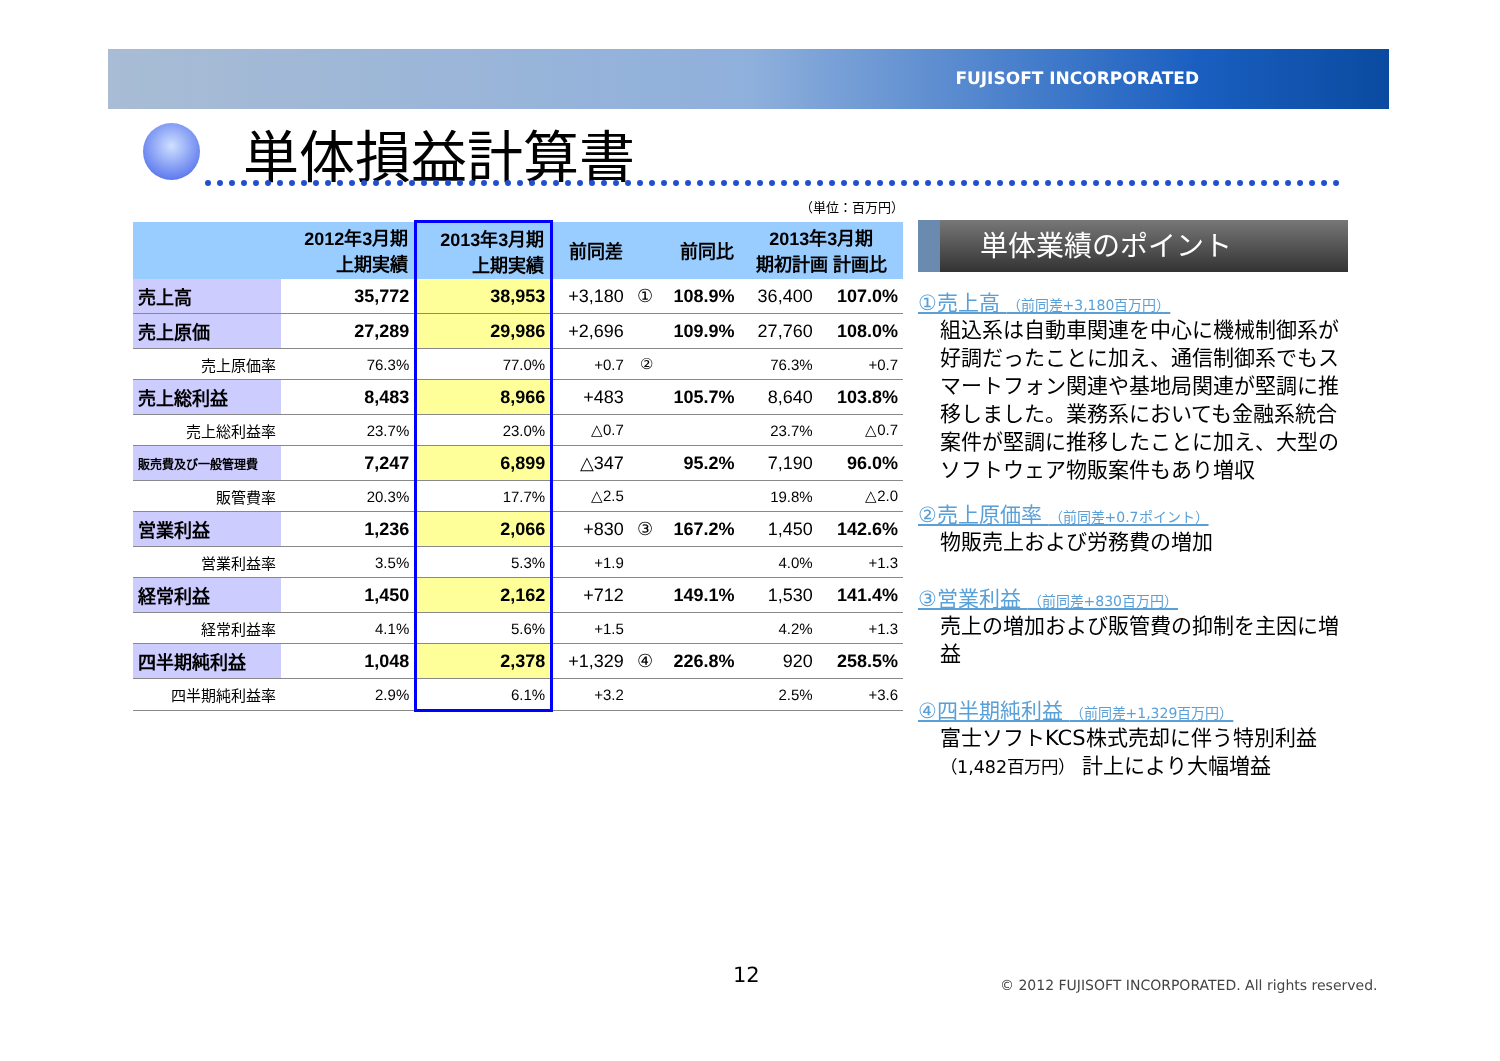FUJISOFT INCORPORATED
単体損益計算書
（単位：百万円）
| | 2012年3月期 上期実績 | 2013年3月期 上期実績 | 前同差 | | 前同比 | 2013年3月期 期初計画 計画比 | |
| --- | --- | --- | --- | --- | --- | --- | --- |
| 売上高 | 35,772 | 38,953 | +3,180 | ① | 108.9% | 36,400 | 107.0% |
| 売上原価 | 27,289 | 29,986 | +2,696 | | 109.9% | 27,760 | 108.0% |
| 売上原価率 | 76.3% | 77.0% | +0.7 | ② | | 76.3% | +0.7 |
| 売上総利益 | 8,483 | 8,966 | +483 | | 105.7% | 8,640 | 103.8% |
| 売上総利益率 | 23.7% | 23.0% | △0.7 | | | 23.7% | △0.7 |
| 販売費及び一般管理費 | 7,247 | 6,899 | △347 | | 95.2% | 7,190 | 96.0% |
| 販管費率 | 20.3% | 17.7% | △2.5 | | | 19.8% | △2.0 |
| 営業利益 | 1,236 | 2,066 | +830 | ③ | 167.2% | 1,450 | 142.6% |
| 営業利益率 | 3.5% | 5.3% | +1.9 | | | 4.0% | +1.3 |
| 経常利益 | 1,450 | 2,162 | +712 | | 149.1% | 1,530 | 141.4% |
| 経常利益率 | 4.1% | 5.6% | +1.5 | | | 4.2% | +1.3 |
| 四半期純利益 | 1,048 | 2,378 | +1,329 | ④ | 226.8% | 920 | 258.5% |
| 四半期純利益率 | 2.9% | 6.1% | +3.2 | | | 2.5% | +3.6 |
単体業績のポイント
①売上高 （前同差+3,180百万円）
組込系は自動車関連を中心に機械制御系が好調だったことに加え、通信制御系でもスマートフォン関連や基地局関連が堅調に推移しました。業務系においても金融系統合案件が堅調に推移したことに加え、大型のソフトウェア物販案件もあり増収
②売上原価率 （前同差+0.7ポイント）
物販売上および労務費の増加
③営業利益 （前同差+830百万円）
売上の増加および販管費の抑制を主因に増益
④四半期純利益 （前同差+1,329百万円）
富士ソフトKCS株式売却に伴う特別利益 （1,482百万円） 計上により大幅増益
12
© 2012 FUJISOFT INCORPORATED. All rights reserved.